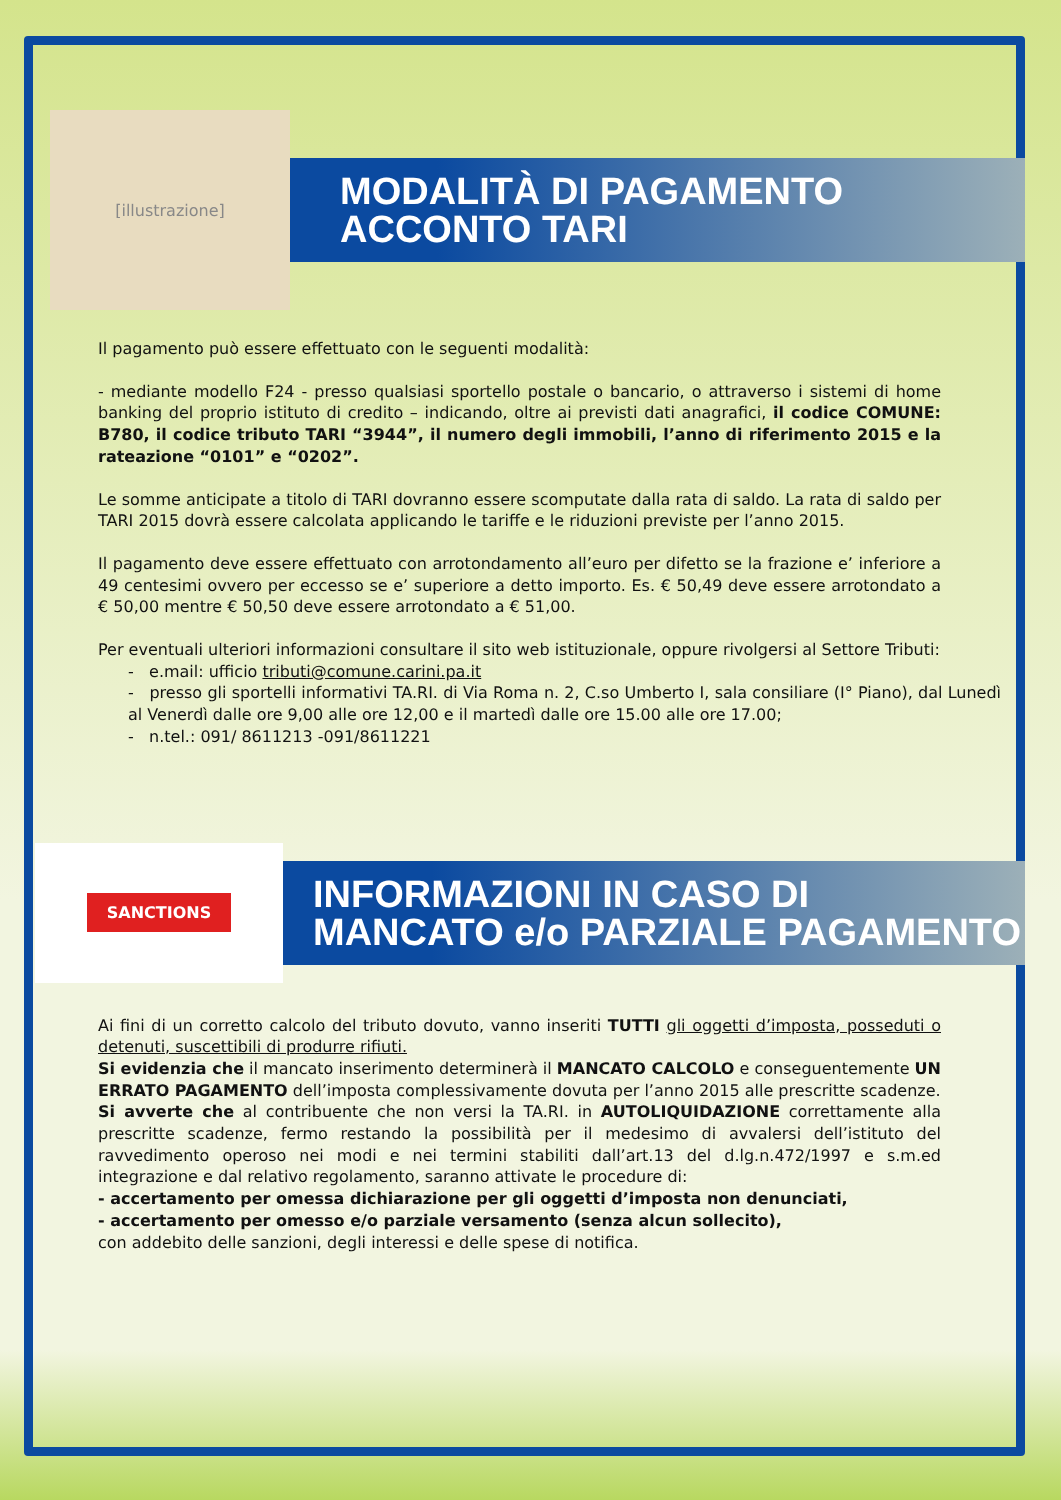[illustrazione]
MODALITÀ DI PAGAMENTO
ACCONTO TARI
Il pagamento può essere effettuato con le seguenti modalità:
- mediante modello F24 - presso qualsiasi sportello postale o bancario, o attraverso i sistemi di home banking del proprio istituto di credito – indicando, oltre ai previsti dati anagrafici, il codice COMUNE: B780, il codice tributo TARI “3944”, il numero degli immobili, l’anno di riferimento 2015 e la rateazione “0101” e “0202”.
Le somme anticipate a titolo di TARI dovranno essere scomputate dalla rata di saldo. La rata di saldo per TARI 2015 dovrà essere calcolata applicando le tariffe e le riduzioni previste per l’anno 2015.
Il pagamento deve essere effettuato con arrotondamento all’euro per difetto se la frazione e’ inferiore a 49 centesimi ovvero per eccesso se e’ superiore a detto importo. Es. € 50,49 deve essere arrotondato a € 50,00 mentre € 50,50 deve essere arrotondato a € 51,00.
Per eventuali ulteriori informazioni consultare il sito web istituzionale, oppure rivolgersi al Settore Tributi:
- e.mail: ufficio tributi@comune.carini.pa.it
- presso gli sportelli informativi TA.RI. di Via Roma n. 2, C.so Umberto I, sala consiliare (I° Piano), dal Lunedì al Venerdì dalle ore 9,00 alle ore 12,00 e il martedì dalle ore 15.00 alle ore 17.00;
- n.tel.: 091/ 8611213 -091/8611221
SANCTIONS
INFORMAZIONI IN CASO DI
MANCATO e/o PARZIALE PAGAMENTO
Ai fini di un corretto calcolo del tributo dovuto, vanno inseriti TUTTI gli oggetti d’imposta, posseduti o detenuti, suscettibili di produrre rifiuti.
Si evidenzia che il mancato inserimento determinerà il MANCATO CALCOLO e conseguentemente UN ERRATO PAGAMENTO dell’imposta complessivamente dovuta per l’anno 2015 alle prescritte scadenze.
Si avverte che al contribuente che non versi la TA.RI. in AUTOLIQUIDAZIONE correttamente alla prescritte scadenze, fermo restando la possibilità per il medesimo di avvalersi dell’istituto del ravvedimento operoso nei modi e nei termini stabiliti dall’art.13 del d.lg.n.472/1997 e s.m.ed integrazione e dal relativo regolamento, saranno attivate le procedure di:
- accertamento per omessa dichiarazione per gli oggetti d’imposta non denunciati,
- accertamento per omesso e/o parziale versamento (senza alcun sollecito),
con addebito delle sanzioni, degli interessi e delle spese di notifica.